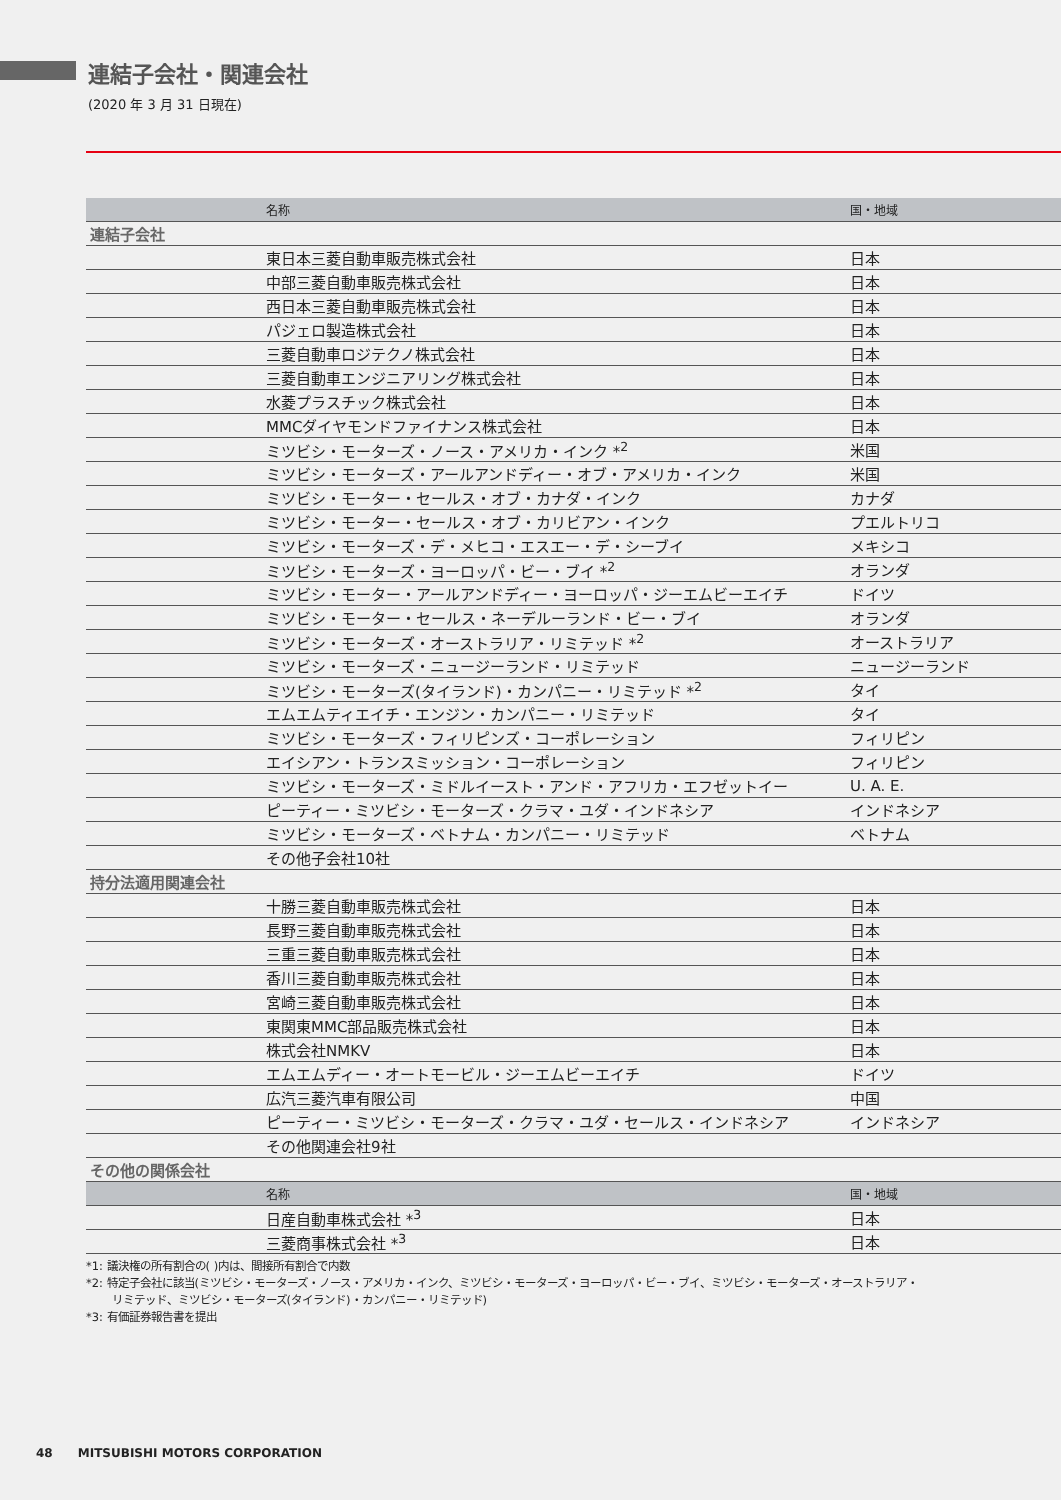連結子会社・関連会社
(2020 年 3 月 31 日現在)
| | 名称 | 国・地域 |
| --- | --- | --- |
| 連結子会社 | | |
| | 東日本三菱自動車販売株式会社 | 日本 |
| | 中部三菱自動車販売株式会社 | 日本 |
| | 西日本三菱自動車販売株式会社 | 日本 |
| | パジェロ製造株式会社 | 日本 |
| | 三菱自動車ロジテクノ株式会社 | 日本 |
| | 三菱自動車エンジニアリング株式会社 | 日本 |
| | 水菱プラスチック株式会社 | 日本 |
| | MMCダイヤモンドファイナンス株式会社 | 日本 |
| | ミツビシ・モーターズ・ノース・アメリカ・インク *<sup>2</sup> | 米国 |
| | ミツビシ・モーターズ・アールアンドディー・オブ・アメリカ・インク | 米国 |
| | ミツビシ・モーター・セールス・オブ・カナダ・インク | カナダ |
| | ミツビシ・モーター・セールス・オブ・カリビアン・インク | プエルトリコ |
| | ミツビシ・モーターズ・デ・メヒコ・エスエー・デ・シーブイ | メキシコ |
| | ミツビシ・モーターズ・ヨーロッパ・ビー・ブイ *<sup>2</sup> | オランダ |
| | ミツビシ・モーター・アールアンドディー・ヨーロッパ・ジーエムビーエイチ | ドイツ |
| | ミツビシ・モーター・セールス・ネーデルーランド・ビー・ブイ | オランダ |
| | ミツビシ・モーターズ・オーストラリア・リミテッド *<sup>2</sup> | オーストラリア |
| | ミツビシ・モーターズ・ニュージーランド・リミテッド | ニュージーランド |
| | ミツビシ・モーターズ(タイランド)・カンパニー・リミテッド *<sup>2</sup> | タイ |
| | エムエムティエイチ・エンジン・カンパニー・リミテッド | タイ |
| | ミツビシ・モーターズ・フィリピンズ・コーポレーション | フィリピン |
| | エイシアン・トランスミッション・コーポレーション | フィリピン |
| | ミツビシ・モーターズ・ミドルイースト・アンド・アフリカ・エフゼットイー | U. A. E. |
| | ピーティー・ミツビシ・モーターズ・クラマ・ユダ・インドネシア | インドネシア |
| | ミツビシ・モーターズ・ベトナム・カンパニー・リミテッド | ベトナム |
| | その他子会社10社 | |
| 持分法適用関連会社 | | |
| | 十勝三菱自動車販売株式会社 | 日本 |
| | 長野三菱自動車販売株式会社 | 日本 |
| | 三重三菱自動車販売株式会社 | 日本 |
| | 香川三菱自動車販売株式会社 | 日本 |
| | 宮崎三菱自動車販売株式会社 | 日本 |
| | 東関東MMC部品販売株式会社 | 日本 |
| | 株式会社NMKV | 日本 |
| | エムエムディー・オートモービル・ジーエムビーエイチ | ドイツ |
| | 広汽三菱汽車有限公司 | 中国 |
| | ピーティー・ミツビシ・モーターズ・クラマ・ユダ・セールス・インドネシア | インドネシア |
| | その他関連会社9社 | |
| その他の関係会社 | | |
| | 名称 | 国・地域 |
| | 日産自動車株式会社 *<sup>3</sup> | 日本 |
| | 三菱商事株式会社 *<sup>3</sup> | 日本 |
*1: 議決権の所有割合の( )内は、間接所有割合で内数
*2: 特定子会社に該当(ミツビシ・モーターズ・ノース・アメリカ・インク、ミツビシ・モーターズ・ヨーロッパ・ビー・ブイ、ミツビシ・モーターズ・オーストラリア・
リミテッド、ミツビシ・モーターズ(タイランド)・カンパニー・リミテッド)
*3: 有価証券報告書を提出
48 MITSUBISHI MOTORS CORPORATION